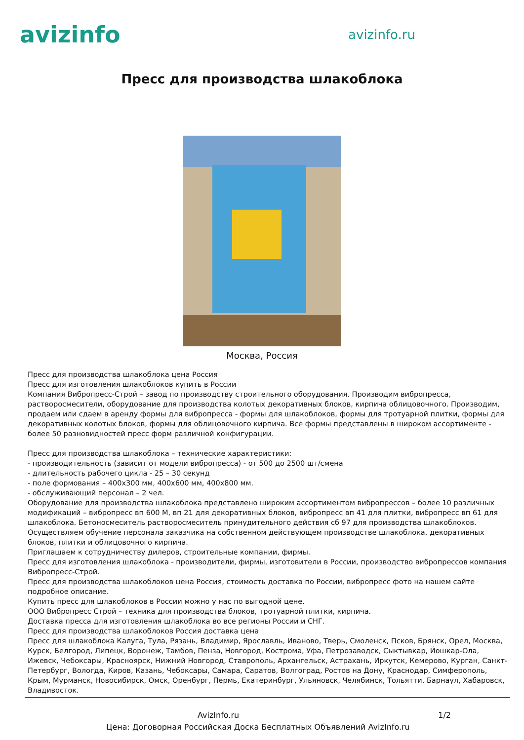avizinfo
avizinfo.ru
Пресс для производства шлакоблока
Москва, Россия
Пресс для производства шлакоблока цена Россия
Пресс для изготовления шлакоблоков купить в России
Компания Вибропресс-Строй – завод по производству строительного оборудования. Производим вибропресса, растворосмесители, оборудование для производства колотых декоративных блоков, кирпича облицовочного. Производим, продаем или сдаем в аренду формы для вибропресса - формы для шлакоблоков, формы для тротуарной плитки, формы для декоративных колотых блоков, формы для облицовочного кирпича. Все формы представлены в широком ассортименте - более 50 разновидностей пресс форм различной конфигурации.
Пресс для производства шлакоблока – технические характеристики:
- производительность (зависит от модели вибропресса) - от 500 до 2500 шт/смена
- длительность рабочего цикла - 25 – 30 секунд
- поле формования – 400х300 мм, 400х600 мм, 400х800 мм.
- обслуживающий персонал – 2 чел.
Оборудование для производства шлакоблока представлено широким ассортиментом вибропрессов – более 10 различных модификаций – вибропресс вп 600 М, вп 21 для декоративных блоков, вибропресс вп 41 для плитки, вибропресс вп 61 для шлакоблока. Бетоносмеситель растворосмеситель принудительного действия сб 97 для производства шлакоблоков.
Осуществляем обучение персонала заказчика на собственном действующем производстве шлакоблока, декоративных блоков, плитки и облицовочного кирпича.
Приглашаем к сотрудничеству дилеров, строительные компании, фирмы.
Пресс для изготовления шлакоблока - производители, фирмы, изготовители в России, производство вибропрессов компания Вибропресс-Строй.
Пресс для производства шлакоблоков цена Россия, стоимость доставка по России, вибропресс фото на нашем сайте подробное описание.
Купить пресс для шлакоблоков в России можно у нас по выгодной цене.
ООО Вибропресс Строй – техника для производства блоков, тротуарной плитки, кирпича.
Доставка пресса для изготовления шлакоблока во все регионы России и СНГ.
Пресс для производства шлакоблоков Россия доставка цена
Пресс для шлакоблока Калуга, Тула, Рязань, Владимир, Ярославль, Иваново, Тверь, Смоленск, Псков, Брянск, Орел, Москва, Курск, Белгород, Липецк, Воронеж, Тамбов, Пенза, Новгород, Кострома, Уфа, Петрозаводск, Сыктывкар, Йошкар-Ола, Ижевск, Чебоксары, Красноярск, Нижний Новгород, Ставрополь, Архангельск, Астрахань, Иркутск, Кемерово, Курган, Санкт-Петербург, Вологда, Киров, Казань, Чебоксары, Самара, Саратов, Волгоград, Ростов на Дону, Краснодар, Симферополь, Крым, Мурманск, Новосибирск, Омск, Оренбург, Пермь, Екатеринбург, Ульяновск, Челябинск, Тольятти, Барнаул, Хабаровск, Владивосток.
AvizInfo.ru 1/2
Цена: Договорная Российская Доска Бесплатных Объявлений AvizInfo.ru